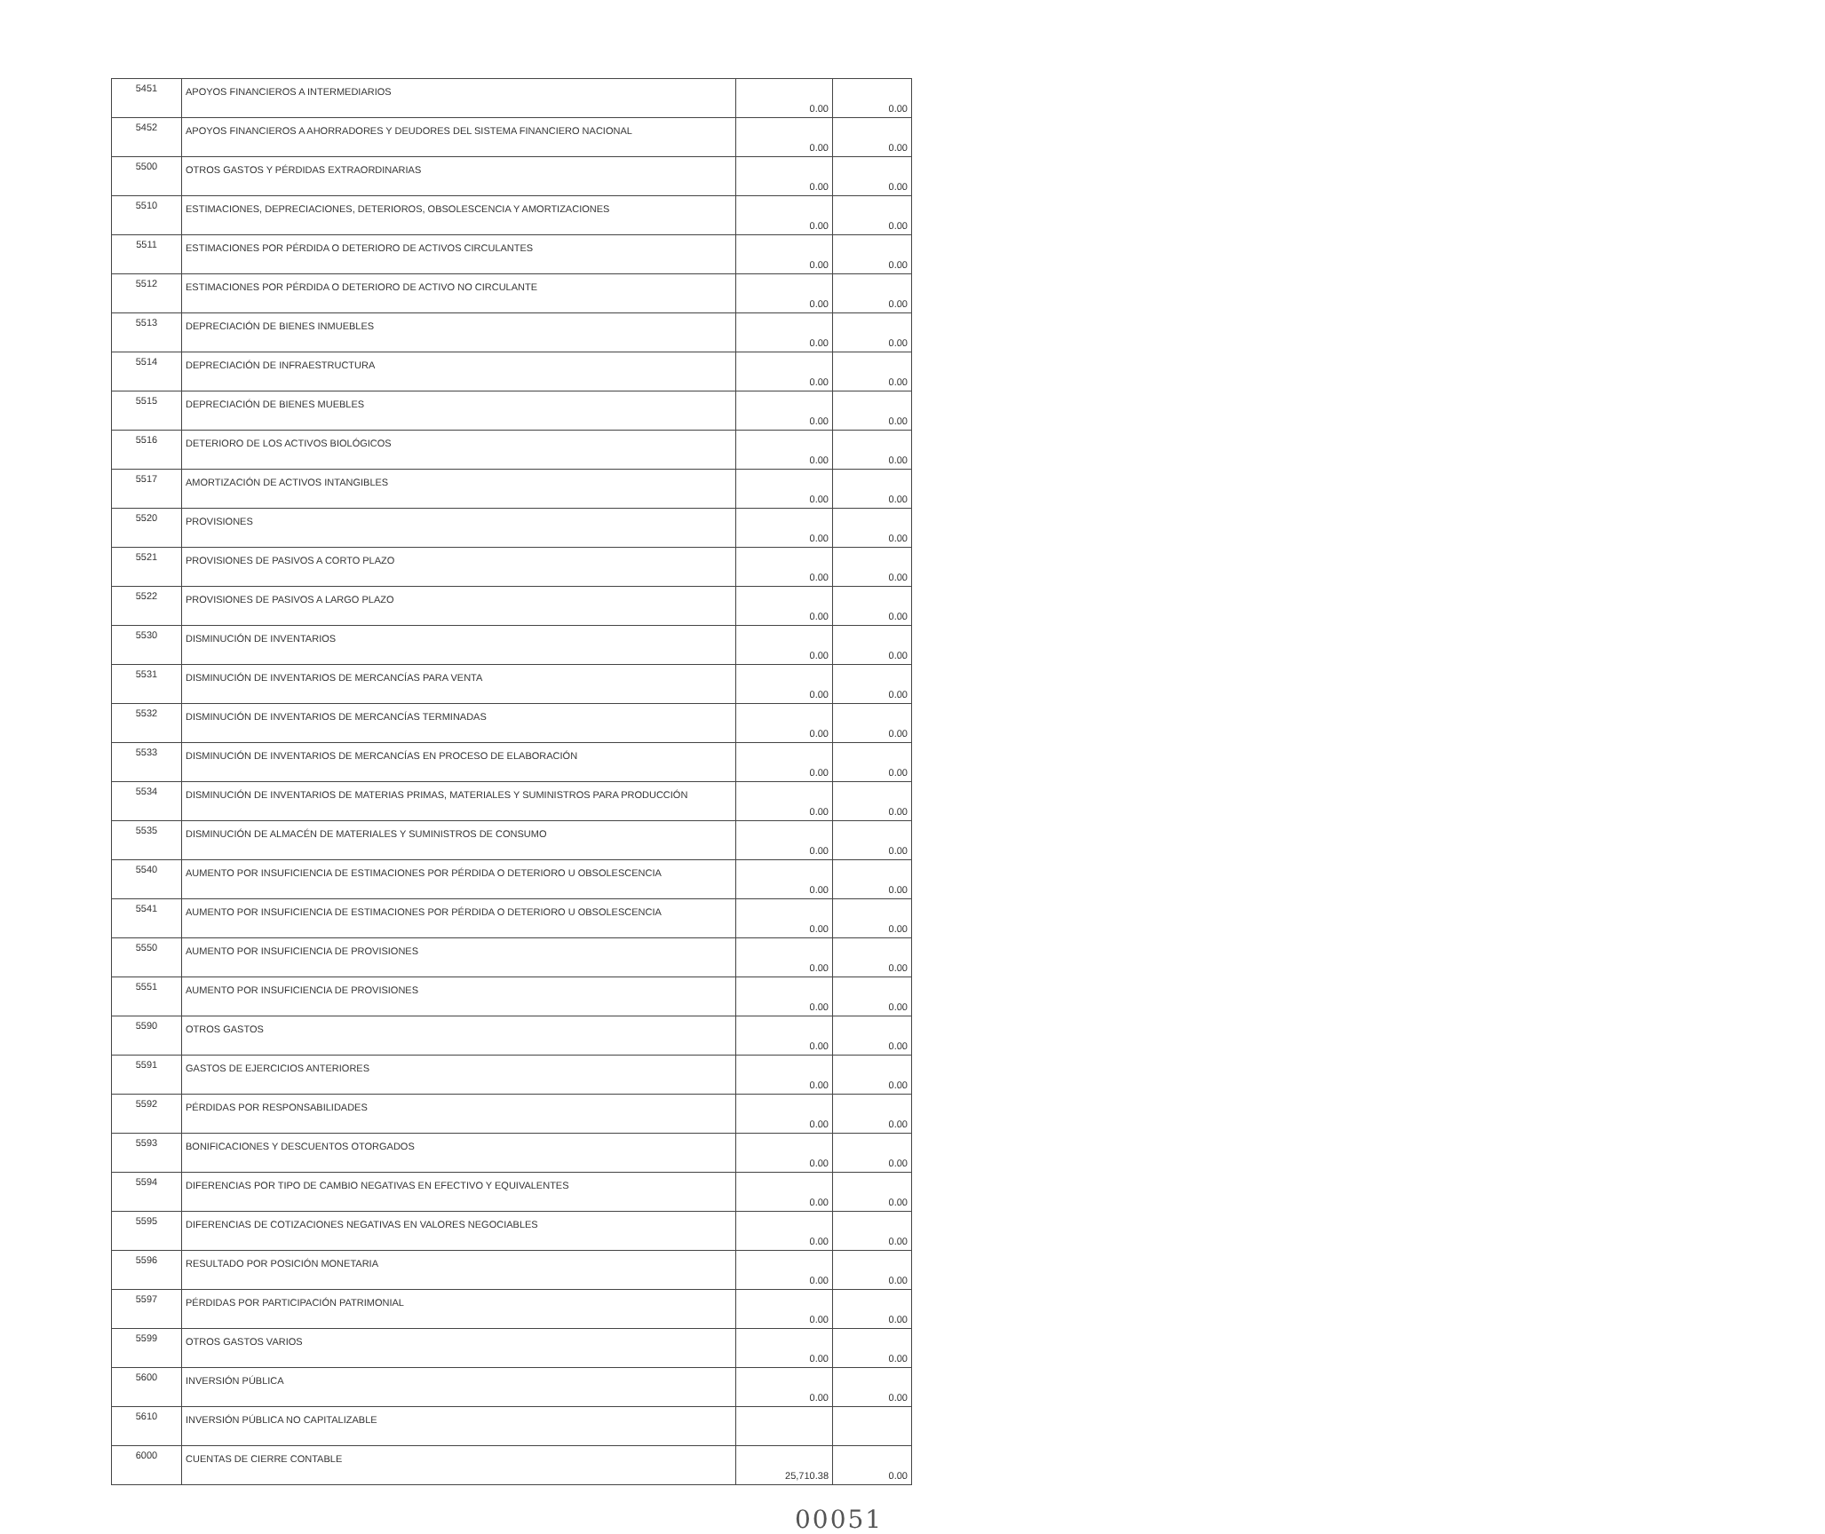| 5451 | APOYOS FINANCIEROS A INTERMEDIARIOS | 0.00 | 0.00 |
| 5452 | APOYOS FINANCIEROS A AHORRADORES Y DEUDORES DEL SISTEMA FINANCIERO NACIONAL | 0.00 | 0.00 |
| 5500 | OTROS GASTOS Y PÉRDIDAS EXTRAORDINARIAS | 0.00 | 0.00 |
| 5510 | ESTIMACIONES, DEPRECIACIONES, DETERIOROS, OBSOLESCENCIA Y AMORTIZACIONES | 0.00 | 0.00 |
| 5511 | ESTIMACIONES POR PÉRDIDA O DETERIORO DE ACTIVOS CIRCULANTES | 0.00 | 0.00 |
| 5512 | ESTIMACIONES POR PÉRDIDA O DETERIORO DE ACTIVO NO CIRCULANTE | 0.00 | 0.00 |
| 5513 | DEPRECIACIÓN DE BIENES INMUEBLES | 0.00 | 0.00 |
| 5514 | DEPRECIACIÓN DE INFRAESTRUCTURA | 0.00 | 0.00 |
| 5515 | DEPRECIACIÓN DE BIENES MUEBLES | 0.00 | 0.00 |
| 5516 | DETERIORO DE LOS ACTIVOS BIOLÓGICOS | 0.00 | 0.00 |
| 5517 | AMORTIZACIÓN DE ACTIVOS INTANGIBLES | 0.00 | 0.00 |
| 5520 | PROVISIONES | 0.00 | 0.00 |
| 5521 | PROVISIONES DE PASIVOS A CORTO PLAZO | 0.00 | 0.00 |
| 5522 | PROVISIONES DE PASIVOS A LARGO PLAZO | 0.00 | 0.00 |
| 5530 | DISMINUCIÓN DE INVENTARIOS | 0.00 | 0.00 |
| 5531 | DISMINUCIÓN DE INVENTARIOS DE MERCANCÍAS PARA VENTA | 0.00 | 0.00 |
| 5532 | DISMINUCIÓN DE INVENTARIOS DE MERCANCÍAS TERMINADAS | 0.00 | 0.00 |
| 5533 | DISMINUCIÓN DE INVENTARIOS DE MERCANCÍAS EN PROCESO DE ELABORACIÓN | 0.00 | 0.00 |
| 5534 | DISMINUCIÓN DE INVENTARIOS DE MATERIAS PRIMAS, MATERIALES Y SUMINISTROS PARA PRODUCCIÓN | 0.00 | 0.00 |
| 5535 | DISMINUCIÓN DE ALMACÉN DE MATERIALES Y SUMINISTROS DE CONSUMO | 0.00 | 0.00 |
| 5540 | AUMENTO POR INSUFICIENCIA DE ESTIMACIONES POR PÉRDIDA O DETERIORO U OBSOLESCENCIA | 0.00 | 0.00 |
| 5541 | AUMENTO POR INSUFICIENCIA DE ESTIMACIONES POR PÉRDIDA O DETERIORO U OBSOLESCENCIA | 0.00 | 0.00 |
| 5550 | AUMENTO POR INSUFICIENCIA DE PROVISIONES | 0.00 | 0.00 |
| 5551 | AUMENTO POR INSUFICIENCIA DE PROVISIONES | 0.00 | 0.00 |
| 5590 | OTROS GASTOS | 0.00 | 0.00 |
| 5591 | GASTOS DE EJERCICIOS ANTERIORES | 0.00 | 0.00 |
| 5592 | PÉRDIDAS POR RESPONSABILIDADES | 0.00 | 0.00 |
| 5593 | BONIFICACIONES Y DESCUENTOS OTORGADOS | 0.00 | 0.00 |
| 5594 | DIFERENCIAS POR TIPO DE CAMBIO NEGATIVAS EN EFECTIVO Y EQUIVALENTES | 0.00 | 0.00 |
| 5595 | DIFERENCIAS DE COTIZACIONES NEGATIVAS EN VALORES NEGOCIABLES | 0.00 | 0.00 |
| 5596 | RESULTADO POR POSICIÓN MONETARIA | 0.00 | 0.00 |
| 5597 | PÉRDIDAS POR PARTICIPACIÓN PATRIMONIAL | 0.00 | 0.00 |
| 5599 | OTROS GASTOS VARIOS | 0.00 | 0.00 |
| 5600 | INVERSIÓN PÚBLICA | 0.00 | 0.00 |
| 5610 | INVERSIÓN PÚBLICA NO CAPITALIZABLE | | |
| 6000 | CUENTAS DE CIERRE CONTABLE | 25,710.38 | 0.00 |
00051